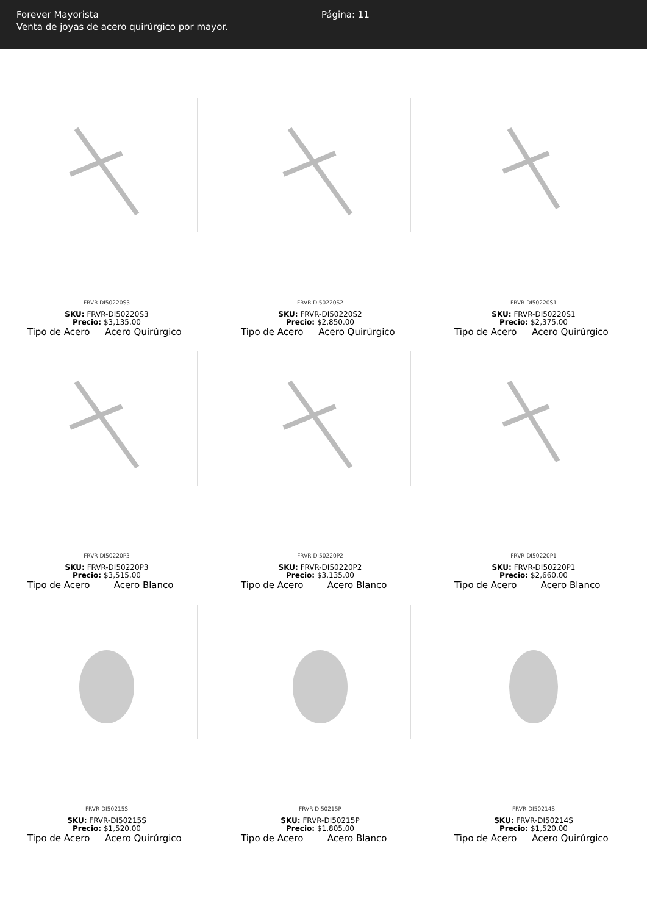Forever Mayorista
Venta de joyas de acero quirúrgico por mayor.
Página: 11
FRVR-DI50220S3
SKU: FRVR-DI50220S3
Precio: $3,135.00
Tipo de Acero Acero Quirúrgico
FRVR-DI50220S2
SKU: FRVR-DI50220S2
Precio: $2,850.00
Tipo de Acero Acero Quirúrgico
FRVR-DI50220S1
SKU: FRVR-DI50220S1
Precio: $2,375.00
Tipo de Acero Acero Quirúrgico
FRVR-DI50220P3
SKU: FRVR-DI50220P3
Precio: $3,515.00
Tipo de Acero Acero Blanco
FRVR-DI50220P2
SKU: FRVR-DI50220P2
Precio: $3,135.00
Tipo de Acero Acero Blanco
FRVR-DI50220P1
SKU: FRVR-DI50220P1
Precio: $2,660.00
Tipo de Acero Acero Blanco
FRVR-DI50215S
SKU: FRVR-DI50215S
Precio: $1,520.00
Tipo de Acero Acero Quirúrgico
FRVR-DI50215P
SKU: FRVR-DI50215P
Precio: $1,805.00
Tipo de Acero Acero Blanco
FRVR-DI50214S
SKU: FRVR-DI50214S
Precio: $1,520.00
Tipo de Acero Acero Quirúrgico